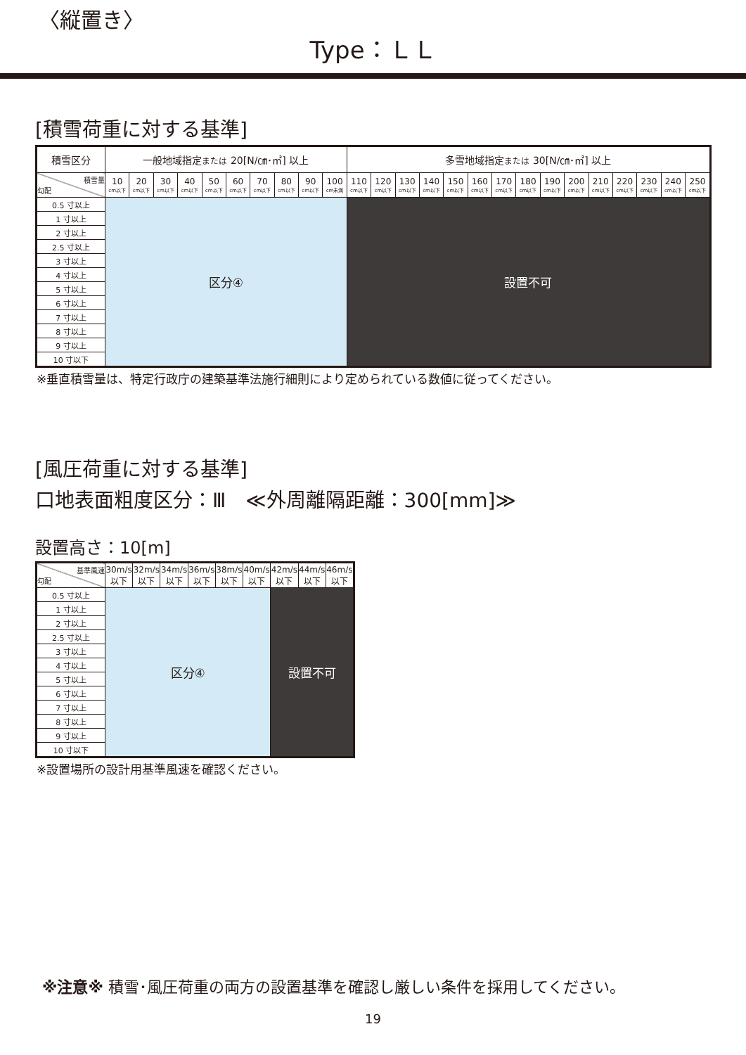〈縦置き〉
Type：ＬＬ
[積雪荷重に対する基準]
| 積雪区分 | 一般地域指定 または 20[N/㎝･㎡] 以上 | | | | | | | | | | 多雪地域指定 または 30[N/㎝･㎡] 以上 | | | | | | | | | | | | | | |
| --- | --- | --- | --- | --- | --- | --- | --- | --- | --- | --- | --- | --- | --- | --- | --- | --- | --- | --- | --- | --- | --- | --- | --- | --- | --- |
| 積雪量 勾配 | 10 cm以下 | 20 cm以下 | 30 cm以下 | 40 cm以下 | 50 cm以下 | 60 cm以下 | 70 cm以下 | 80 cm以下 | 90 cm以下 | 100 cm未満 | 110 cm以下 | 120 cm以下 | 130 cm以下 | 140 cm以下 | 150 cm以下 | 160 cm以下 | 170 cm以下 | 180 cm以下 | 190 cm以下 | 200 cm以下 | 210 cm以下 | 220 cm以下 | 230 cm以下 | 240 cm以下 | 250 cm以下 |
| 0.5 寸以上 | 区分④ | | | | | | | | | | 設置不可 | | | | | | | | | | | | | | |
| 1 寸以上 | | | | | | | | | | | | | | | | | | | | | | | | | |
| 2 寸以上 | | | | | | | | | | | | | | | | | | | | | | | | | |
| 2.5 寸以上 | | | | | | | | | | | | | | | | | | | | | | | | | |
| 3 寸以上 | | | | | | | | | | | | | | | | | | | | | | | | | |
| 4 寸以上 | | | | | | | | | | | | | | | | | | | | | | | | | |
| 5 寸以上 | | | | | | | | | | | | | | | | | | | | | | | | | |
| 6 寸以上 | | | | | | | | | | | | | | | | | | | | | | | | | |
| 7 寸以上 | | | | | | | | | | | | | | | | | | | | | | | | | |
| 8 寸以上 | | | | | | | | | | | | | | | | | | | | | | | | | |
| 9 寸以上 | | | | | | | | | | | | | | | | | | | | | | | | | |
| 10 寸以下 | | | | | | | | | | | | | | | | | | | | | | | | | |
※垂直積雪量は、特定行政庁の建築基準法施行細則により定められている数値に従ってください。
[風圧荷重に対する基準]
口地表面粗度区分：Ⅲ　≪外周離隔距離：300[mm]≫
設置高さ：10[m]
| 基準風速 勾配 | 30m/s 以下 | 32m/s 以下 | 34m/s 以下 | 36m/s 以下 | 38m/s 以下 | 40m/s 以下 | 42m/s 以下 | 44m/s 以下 | 46m/s 以下 |
| 0.5 寸以上 | 区分④ | | | | | | 設置不可 | | |
| 1 寸以上 | | | | | | | | | |
| 2 寸以上 | | | | | | | | | |
| 2.5 寸以上 | | | | | | | | | |
| 3 寸以上 | | | | | | | | | |
| 4 寸以上 | | | | | | | | | |
| 5 寸以上 | | | | | | | | | |
| 6 寸以上 | | | | | | | | | |
| 7 寸以上 | | | | | | | | | |
| 8 寸以上 | | | | | | | | | |
| 9 寸以上 | | | | | | | | | |
| 10 寸以下 | | | | | | | | | |
※設置場所の設計用基準風速を確認ください。
※注意※ 積雪･風圧荷重の両方の設置基準を確認し厳しい条件を採用してください。
19